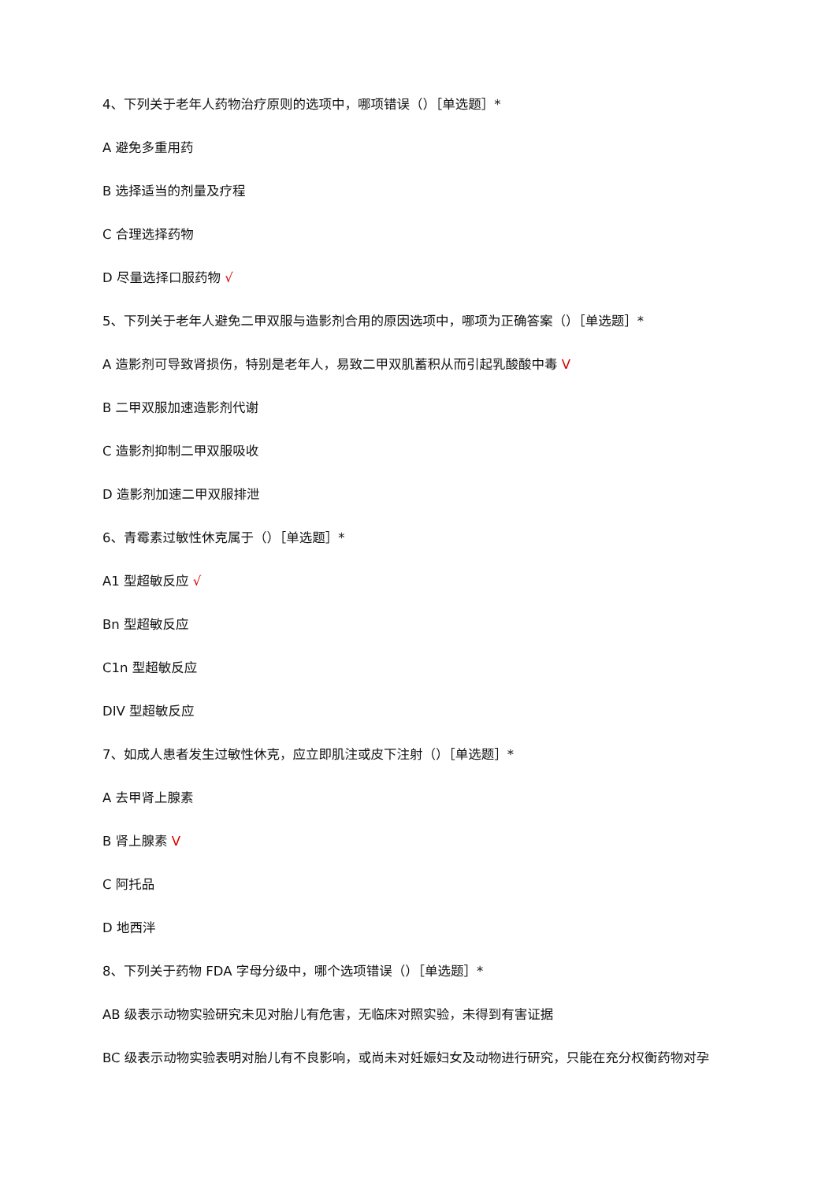4、下列关于老年人药物治疗原则的选项中，哪项错误（）［单选题］*
A 避免多重用药
B 选择适当的剂量及疗程
C 合理选择药物
D 尽量选择口服药物 √
5、下列关于老年人避免二甲双服与造影剂合用的原因选项中，哪项为正确答案（）［单选题］*
A 造影剂可导致肾损伤，特别是老年人，易致二甲双肌蓄积从而引起乳酸酸中毒 V
B 二甲双服加速造影剂代谢
C 造影剂抑制二甲双服吸收
D 造影剂加速二甲双服排泄
6、青霉素过敏性休克属于（）［单选题］*
A1 型超敏反应 √
Bn 型超敏反应
C1n 型超敏反应
DIV 型超敏反应
7、如成人患者发生过敏性休克，应立即肌注或皮下注射（）［单选题］*
A 去甲肾上腺素
B 肾上腺素 V
C 阿托品
D 地西泮
8、下列关于药物 FDA 字母分级中，哪个选项错误（）［单选题］*
AB 级表示动物实验研究未见对胎儿有危害，无临床对照实验，未得到有害证据
BC 级表示动物实验表明对胎儿有不良影响，或尚未对妊娠妇女及动物进行研究，只能在充分权衡药物对孕